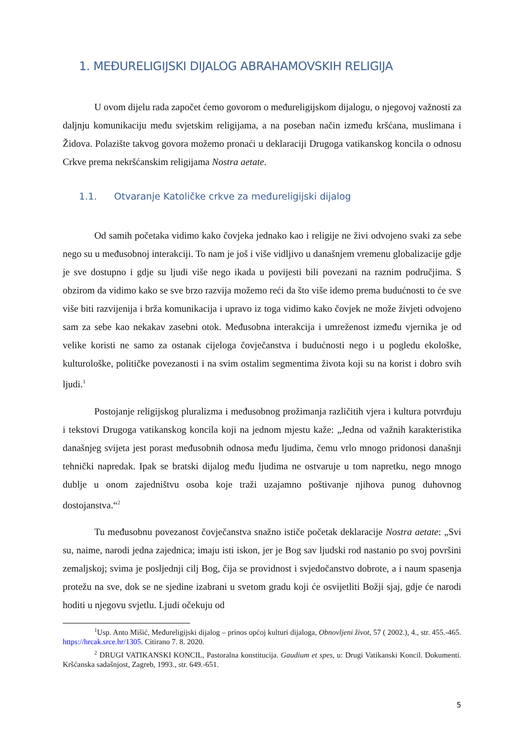1. MEĐURELIGIJSKI DIJALOG ABRAHAMOVSKIH RELIGIJA
U ovom dijelu rada započet ćemo govorom o međureligijskom dijalogu, o njegovoj važnosti za daljnju komunikaciju među svjetskim religijama, a na poseban način između kršćana, muslimana i Židova. Polazište takvog govora možemo pronaći u deklaraciji Drugoga vatikanskog koncila o odnosu Crkve prema nekršćanskim religijama Nostra aetate.
1.1. Otvaranje Katoličke crkve za međureligijski dijalog
Od samih početaka vidimo kako čovjeka jednako kao i religije ne živi odvojeno svaki za sebe nego su u međusobnoj interakciji. To nam je još i više vidljivo u današnjem vremenu globalizacije gdje je sve dostupno i gdje su ljudi više nego ikada u povijesti bili povezani na raznim područjima. S obzirom da vidimo kako se sve brzo razvija možemo reći da što više idemo prema budućnosti to će sve više biti razvijenija i brža komunikacija i upravo iz toga vidimo kako čovjek ne može živjeti odvojeno sam za sebe kao nekakav zasebni otok. Međusobna interakcija i umreženost između vjernika je od velike koristi ne samo za ostanak cijeloga čovječanstva i budućnosti nego i u pogledu ekološke, kulturološke, političke povezanosti i na svim ostalim segmentima života koji su na korist i dobro svih ljudi.<sup>1</sup>
Postojanje religijskog pluralizma i međusobnog prožimanja različitih vjera i kultura potvrđuju i tekstovi Drugoga vatikanskog koncila koji na jednom mjestu kaže: „Jedna od važnih karakteristika današnjeg svijeta jest porast međusobnih odnosa među ljudima, čemu vrlo mnogo pridonosi današnji tehnički napredak. Ipak se bratski dijalog među ljudima ne ostvaruje u tom napretku, nego mnogo dublje u onom zajedništvu osoba koje traži uzajamno poštivanje njihova punog duhovnog dostojanstva.“<sup>2</sup>
Tu međusobnu povezanost čovječanstva snažno ističe početak deklaracije Nostra aetate: „Svi su, naime, narodi jedna zajednica; imaju isti iskon, jer je Bog sav ljudski rod nastanio po svoj površini zemaljskoj; svima je posljednji cilj Bog, čija se providnost i svjedočanstvo dobrote, a i naum spasenja protežu na sve, dok se ne sjedine izabrani u svetom gradu koji će osvijetliti Božji sjaj, gdje će narodi hoditi u njegovu svjetlu. Ljudi očekuju od
<sup>1</sup> Usp. Anto Mišić, Međureligijski dijalog – prinos općoj kulturi dijaloga, Obnovljeni život, 57 ( 2002.), 4., str. 455.-465. https://hrcak.srce.hr/1305. Citirano 7. 8. 2020.
<sup>2</sup> DRUGI VATIKANSKI KONCIL, Pastoralna konstitucija. Gaudium et spes, u: Drugi Vatikanski Koncil. Dokumenti. Kršćanska sadašnjost, Zagreb, 1993., str. 649.-651.
5